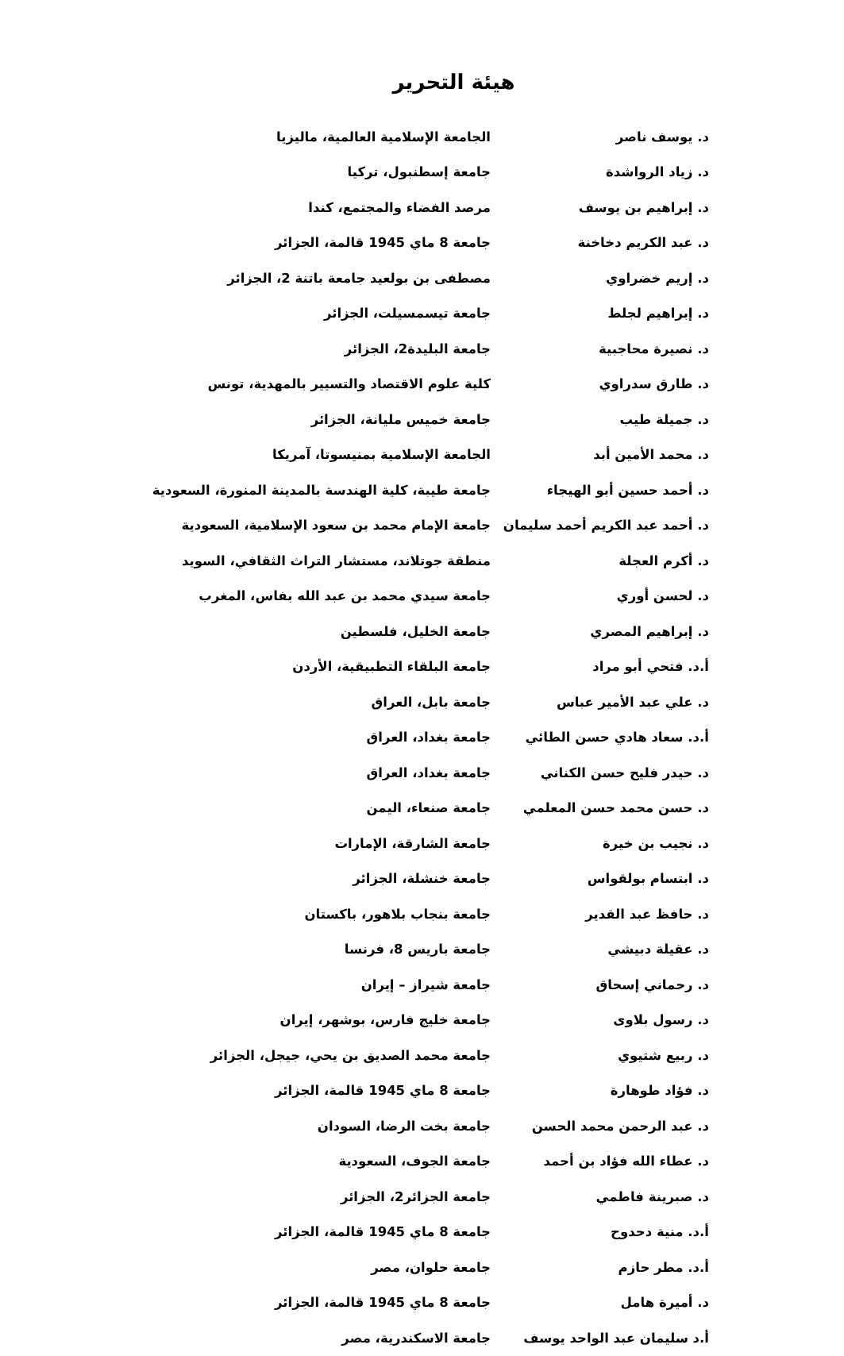هيئة التحرير
| د. يوسف ناصر | الجامعة الإسلامية العالمية، ماليزيا |
| د. زياد الرواشدة | جامعة إسطنبول، تركيا |
| د. إبراهيم بن يوسف | مرصد الفضاء والمجتمع، كندا |
| د. عبد الكريم دخاخنة | جامعة 8 ماي 1945 قالمة، الجزائر |
| د. إريم خضراوي | مصطفى بن بولعيد جامعة باتنة 2، الجزائر |
| د. إبراهيم لجلط | جامعة تيسمسيلت، الجزائر |
| د. نصيرة محاجبية | جامعة البليدة2، الجزائر |
| د. طارق سدراوي | كلية علوم الاقتصاد والتسيير بالمهدية، تونس |
| د. جميلة طيب | جامعة خميس مليانة، الجزائر |
| د. محمد الأمين أبد | الجامعة الإسلامية بمنيسوتا، آمريكا |
| د. أحمد حسين أبو الهيجاء | جامعة طيبة، كلية الهندسة بالمدينة المنورة، السعودية |
| د. أحمد عبد الكريم أحمد سليمان | جامعة الإمام محمد بن سعود الإسلامية، السعودية |
| د. أكرم العجلة | منطقة جوتلاند، مستشار التراث الثقافي، السويد |
| د. لحسن أوري | جامعة سيدي محمد بن عبد الله بفاس، المغرب |
| د. إبراهيم المصري | جامعة الخليل، فلسطين |
| أ.د. فتحي أبو مراد | جامعة البلقاء التطبيقية، الأردن |
| د. علي عبد الأمير عباس | جامعة بابل، العراق |
| أ.د. سعاد هادي حسن الطائي | جامعة بغداد، العراق |
| د. حيدر فليح حسن الكناني | جامعة بغداد، العراق |
| د. حسن محمد حسن المعلمي | جامعة صنعاء، اليمن |
| د. نجيب بن خيرة | جامعة الشارقة، الإمارات |
| د. ابتسام بولقواس | جامعة خنشلة، الجزائر |
| د. حافظ عبد القدير | جامعة بنجاب بلاهور، باكستان |
| د. عقيلة دبيشي | جامعة باريس 8، فرنسا |
| د. رحماني إسحاق | جامعة شيراز – إيران |
| د. رسول بلاوى | جامعة خليج فارس، بوشهر، إيران |
| د. ربيع شتيوي | جامعة محمد الصديق بن يحي، جيجل، الجزائر |
| د. فؤاد طوهارة | جامعة 8 ماي 1945 قالمة، الجزائر |
| د. عبد الرحمن محمد الحسن | جامعة بخت الرضا، السودان |
| د. عطاء الله فؤاد بن أحمد | جامعة الجوف، السعودية |
| د. صبرينة فاطمي | جامعة الجزائر2، الجزائر |
| أ.د. منية دحدوح | جامعة 8 ماي 1945 قالمة، الجزائر |
| أ.د. مطر حازم | جامعة حلوان، مصر |
| د. أميرة هامل | جامعة 8 ماي 1945 قالمة، الجزائر |
| أ.د سليمان عبد الواحد يوسف | جامعة الاسكندرية، مصر |